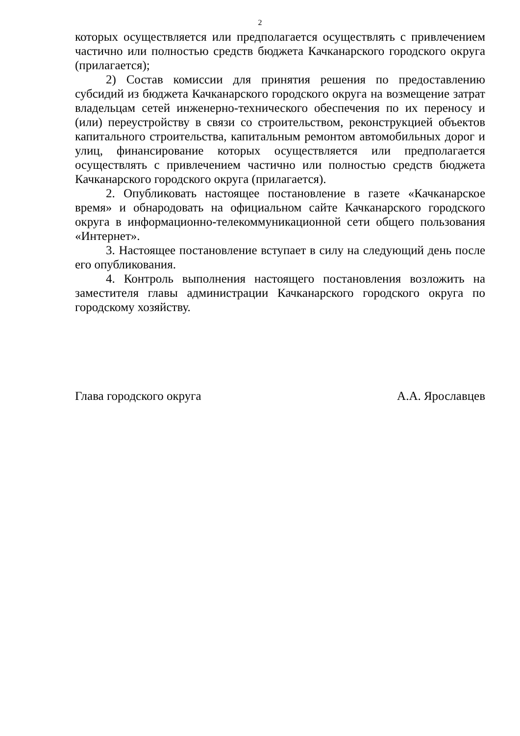2
которых осуществляется или предполагается осуществлять с привлечением частично или полностью средств бюджета Качканарского городского округа (прилагается);
2) Состав комиссии для принятия решения по предоставлению субсидий из бюджета Качканарского городского округа на возмещение затрат владельцам сетей инженерно-технического обеспечения по их переносу и (или) переустройству в связи со строительством, реконструкцией объектов капитального строительства, капитальным ремонтом автомобильных дорог и улиц, финансирование которых осуществляется или предполагается осуществлять с привлечением частично или полностью средств бюджета Качканарского городского округа (прилагается).
2. Опубликовать настоящее постановление в газете «Качканарское время» и обнародовать на официальном сайте Качканарского городского округа в информационно-телекоммуникационной сети общего пользования «Интернет».
3. Настоящее постановление вступает в силу на следующий день после его опубликования.
4. Контроль выполнения настоящего постановления возложить на заместителя главы администрации Качканарского городского округа по городскому хозяйству.
Глава городского округа А.А. Ярославцев